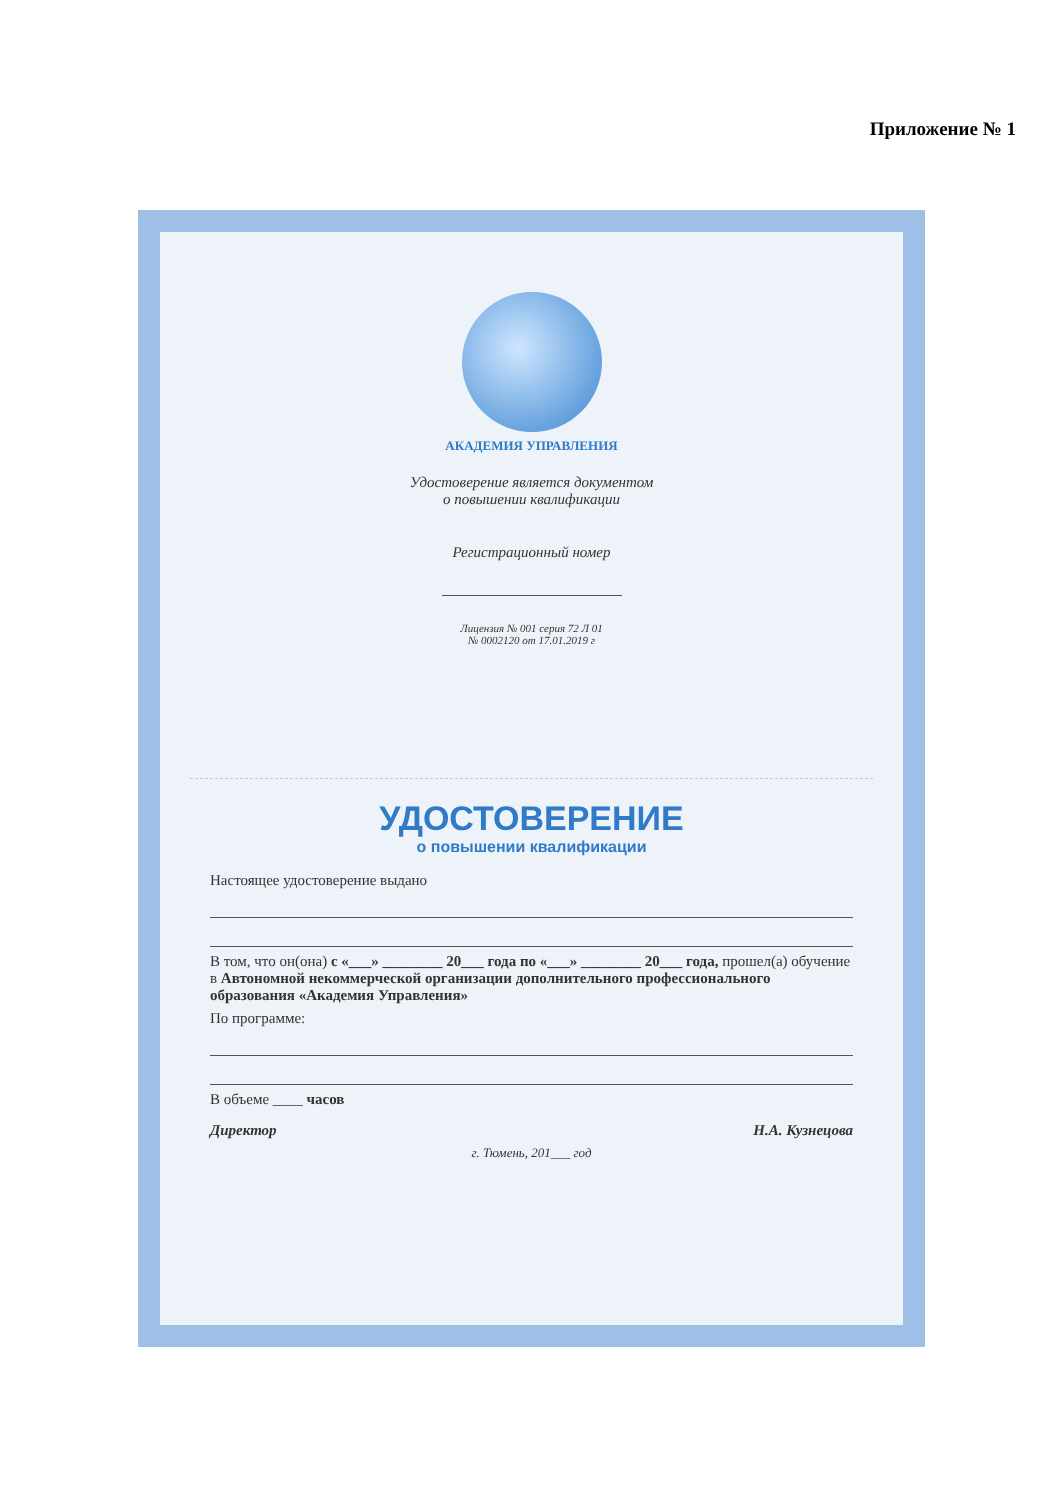Приложение № 1
АКАДЕМИЯ УПРАВЛЕНИЯ
Удостоверение является документом
о повышении квалификации
Регистрационный номер
Лицензия № 001 серия 72 Л 01
№ 0002120 от 17.01.2019 г
УДОСТОВЕРЕНИЕ
о повышении квалификации
Настоящее удостоверение выдано
В том, что он(она) с «___» ________ 20___ года по «___» ________ 20___ года, прошел(а) обучение в Автономной некоммерческой организации дополнительного профессионального образования «Академия Управления»
По программе:
В объеме ____ часов
Директор Н.А. Кузнецова
г. Тюмень, 201___ год